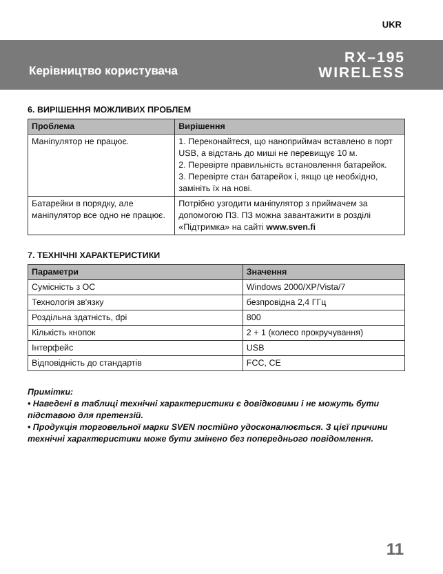UKR
Керівництво користувача
RX–195
WIRELESS
6. ВИРІШЕННЯ МОЖЛИВИХ ПРОБЛЕМ
| Проблема | Вирішення |
| --- | --- |
| Маніпулятор не працює. | 1. Переконайтеся, що наноприймач вставлено в порт USB, а відстань до миші не перевищує 10 м. 2. Перевірте правильність встановлення батарейок. 3. Перевірте стан батарейок і, якщо це необхідно, замініть їх на нові. |
| Батарейки в порядку, але маніпулятор все одно не працює. | Потрібно узгодити маніпулятор з прийма­чем за допомогою ПЗ. ПЗ можна заван­тажити в розділі «Підтримка» на сайті www.sven.fi |
7. ТЕХНІЧНІ ХАРАКТЕРИСТИКИ
| Параметри | Значення |
| --- | --- |
| Сумісність з ОС | Windows 2000/XP/Vista/7 |
| Технологія зв'язку | безпровідна 2,4 ГГц |
| Роздільна здатність, dpi | 800 |
| Кількість кнопок | 2 + 1 (колесо прокручування) |
| Інтерфейс | USB |
| Відповідність до стандартів | FCC, CE |
Примітки:
• Наведені в таблиці технічні характеристики є довідковими і не можуть бути підставою для претензій.
• Продукція торговельної марки SVEN постійно удосконалюється. З цієї причини технічні характеристики може бути змінено без попереднього повідомлення.
11